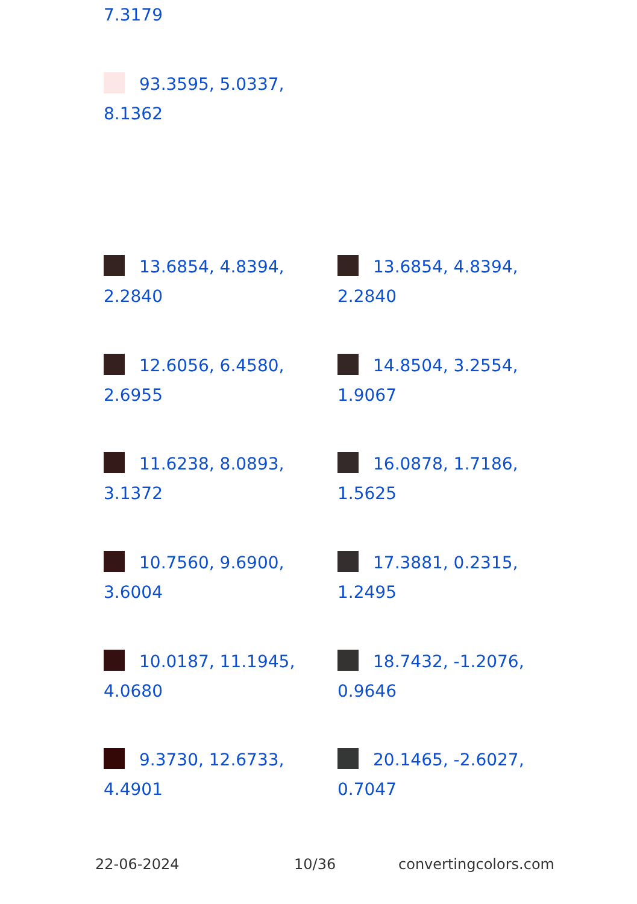7.3179
93.3595, 5.0337, 8.1362
13.6854, 4.8394, 2.2840
13.6854, 4.8394, 2.2840
12.6056, 6.4580, 2.6955
14.8504, 3.2554, 1.9067
11.6238, 8.0893, 3.1372
16.0878, 1.7186, 1.5625
10.7560, 9.6900, 3.6004
17.3881, 0.2315, 1.2495
10.0187, 11.1945, 4.0680
18.7432, -1.2076, 0.9646
9.3730, 12.6733, 4.4901
20.1465, -2.6027, 0.7047
22-06-2024 10/36 convertingcolors.com